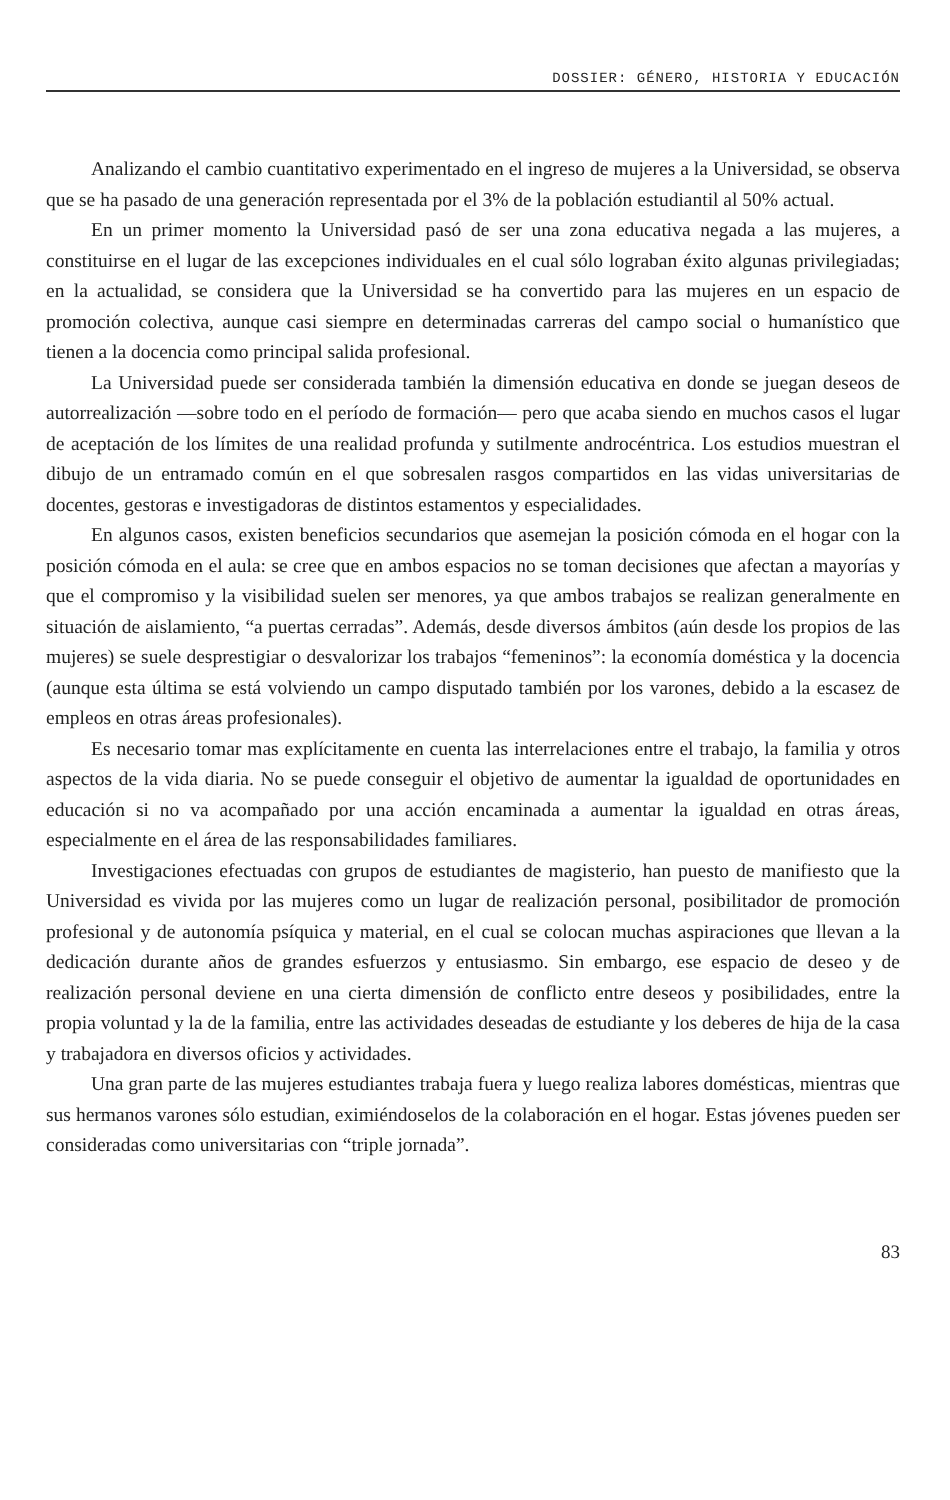DOSSIER: GÉNERO, HISTORIA Y EDUCACIÓN
Analizando el cambio cuantitativo experimentado en el ingreso de mujeres a la Universidad, se observa que se ha pasado de una generación representada por el 3% de la población estudiantil al 50% actual.
En un primer momento la Universidad pasó de ser una zona educativa negada a las mujeres, a constituirse en el lugar de las excepciones individuales en el cual sólo lograban éxito algunas privilegiadas; en la actualidad, se considera que la Universidad se ha convertido para las mujeres en un espacio de promoción colectiva, aunque casi siempre en determinadas carreras del campo social o humanístico que tienen a la docencia como principal salida profesional.
La Universidad puede ser considerada también la dimensión educativa en donde se juegan deseos de autorrealización —sobre todo en el período de formación— pero que acaba siendo en muchos casos el lugar de aceptación de los límites de una realidad profunda y sutilmente androcéntrica. Los estudios muestran el dibujo de un entramado común en el que sobresalen rasgos compartidos en las vidas universitarias de docentes, gestoras e investigadoras de distintos estamentos y especialidades.
En algunos casos, existen beneficios secundarios que asemejan la posición cómoda en el hogar con la posición cómoda en el aula: se cree que en ambos espacios no se toman decisiones que afectan a mayorías y que el compromiso y la visibilidad suelen ser menores, ya que ambos trabajos se realizan generalmente en situación de aislamiento, “a puertas cerradas”. Además, desde diversos ámbitos (aún desde los propios de las mujeres) se suele desprestigiar o desvalorizar los trabajos “femeninos”: la economía doméstica y la docencia (aunque esta última se está volviendo un campo disputado también por los varones, debido a la escasez de empleos en otras áreas profesionales).
Es necesario tomar mas explícitamente en cuenta las interrelaciones entre el trabajo, la familia y otros aspectos de la vida diaria. No se puede conseguir el objetivo de aumentar la igualdad de oportunidades en educación si no va acompañado por una acción encaminada a aumentar la igualdad en otras áreas, especialmente en el área de las responsabilidades familiares.
Investigaciones efectuadas con grupos de estudiantes de magisterio, han puesto de manifiesto que la Universidad es vivida por las mujeres como un lugar de realización personal, posibilitador de promoción profesional y de autonomía psíquica y material, en el cual se colocan muchas aspiraciones que llevan a la dedicación durante años de grandes esfuerzos y entusiasmo. Sin embargo, ese espacio de deseo y de realización personal deviene en una cierta dimensión de conflicto entre deseos y posibilidades, entre la propia voluntad y la de la familia, entre las actividades deseadas de estudiante y los deberes de hija de la casa y trabajadora en diversos oficios y actividades.
Una gran parte de las mujeres estudiantes trabaja fuera y luego realiza labores domésticas, mientras que sus hermanos varones sólo estudian, eximiéndoselos de la colaboración en el hogar. Estas jóvenes pueden ser consideradas como universitarias con “triple jornada”.
83